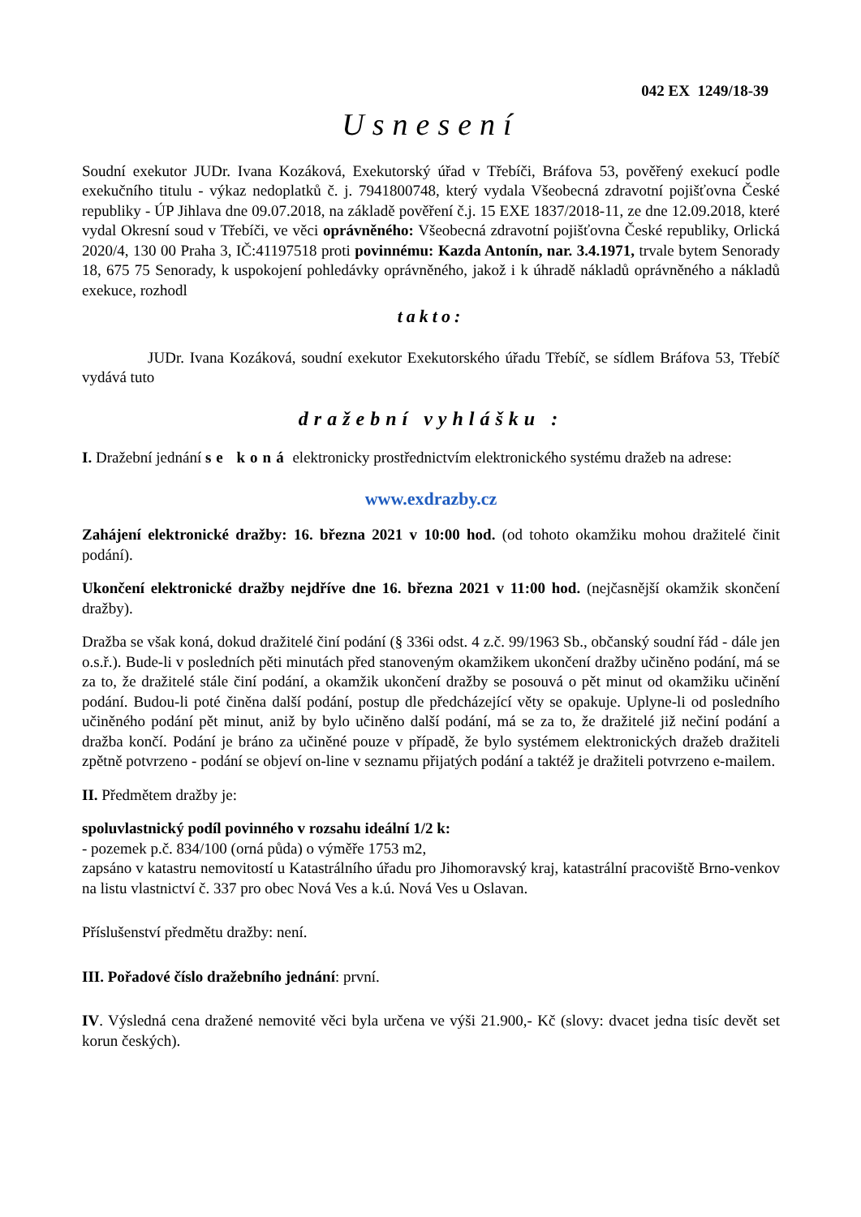042 EX 1249/18-39
Usnesení
Soudní exekutor JUDr. Ivana Kozáková, Exekutorský úřad v Třebíči, Bráfova 53, pověřený exekucí podle exekučního titulu - výkaz nedoplatků č. j. 7941800748, který vydala Všeobecná zdravotní pojišťovna České republiky - ÚP Jihlava dne 09.07.2018, na základě pověření č.j. 15 EXE 1837/2018-11, ze dne 12.09.2018, které vydal Okresní soud v Třebíči, ve věci oprávněného: Všeobecná zdravotní pojišťovna České republiky, Orlická 2020/4, 130 00 Praha 3, IČ:41197518 proti povinnému: Kazda Antonín, nar. 3.4.1971, trvale bytem Senorady 18, 675 75 Senorady, k uspokojení pohledávky oprávněného, jakož i k úhradě nákladů oprávněného a nákladů exekuce, rozhodl
takto:
JUDr. Ivana Kozáková, soudní exekutor Exekutorského úřadu Třebíč, se sídlem Bráfova 53, Třebíč vydává tuto
dražební vyhlášku :
I. Dražební jednání se koná elektronicky prostřednictvím elektronického systému dražeb na adrese:
www.exdrazby.cz
Zahájení elektronické dražby: 16. března 2021 v 10:00 hod. (od tohoto okamžiku mohou dražitelé činit podání).
Ukončení elektronické dražby nejdříve dne 16. března 2021 v 11:00 hod. (nejčasnější okamžik skončení dražby).
Dražba se však koná, dokud dražitelé činí podání (§ 336i odst. 4 z.č. 99/1963 Sb., občanský soudní řád - dále jen o.s.ř.). Bude-li v posledních pěti minutách před stanoveným okamžikem ukončení dražby učiněno podání, má se za to, že dražitelé stále činí podání, a okamžik ukončení dražby se posouvá o pět minut od okamžiku učinění podání. Budou-li poté činěna další podání, postup dle předcházející věty se opakuje. Uplyne-li od posledního učiněného podání pět minut, aniž by bylo učiněno další podání, má se za to, že dražitelé již nečiní podání a dražba končí. Podání je bráno za učiněné pouze v případě, že bylo systémem elektronických dražeb dražiteli zpětně potvrzeno - podání se objeví on-line v seznamu přijatých podání a taktéž je dražiteli potvrzeno e-mailem.
II. Předmětem dražby je:
spoluvlastnický podíl povinného v rozsahu ideální 1/2 k:
- pozemek p.č. 834/100 (orná půda) o výměře 1753 m2,
zapsáno v katastru nemovitostí u Katastrálního úřadu pro Jihomoravský kraj, katastrální pracoviště Brno-venkov na listu vlastnictví č. 337 pro obec Nová Ves a k.ú. Nová Ves u Oslavan.
Příslušenství předmětu dražby: není.
III. Pořadové číslo dražebního jednání: první.
IV. Výsledná cena dražené nemovité věci byla určena ve výši 21.900,- Kč (slovy: dvacet jedna tisíc devět set korun českých).